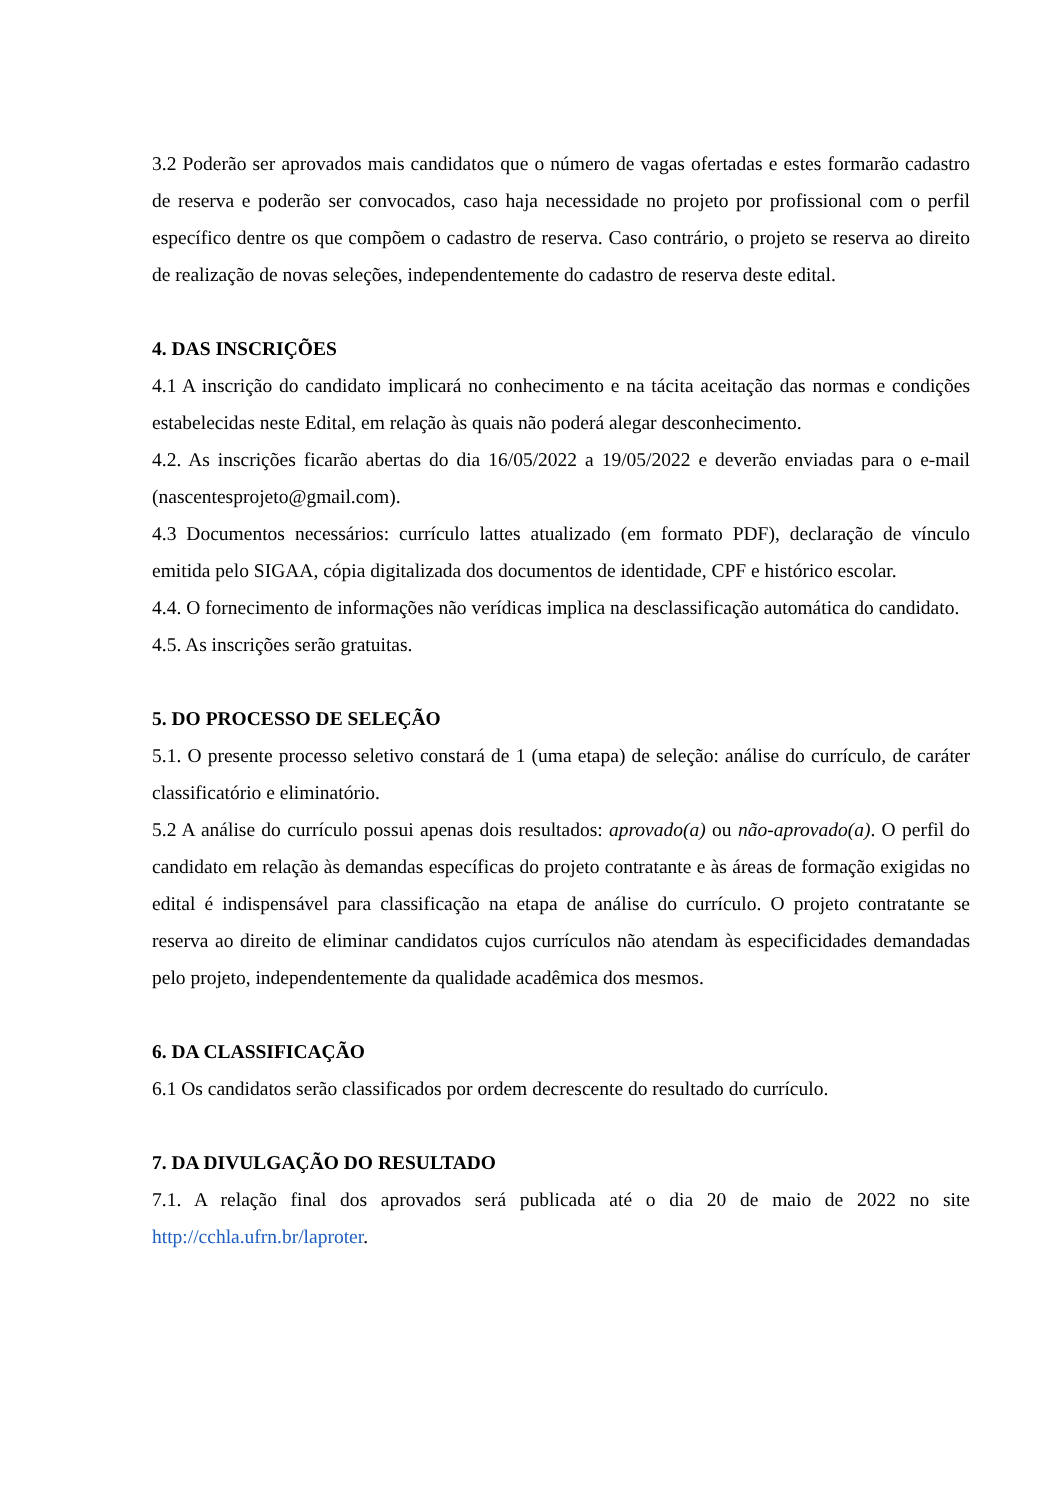3.2 Poderão ser aprovados mais candidatos que o número de vagas ofertadas e estes formarão cadastro de reserva e poderão ser convocados, caso haja necessidade no projeto por profissional com o perfil específico dentre os que compõem o cadastro de reserva. Caso contrário, o projeto se reserva ao direito de realização de novas seleções, independentemente do cadastro de reserva deste edital.
4. DAS INSCRIÇÕES
4.1 A inscrição do candidato implicará no conhecimento e na tácita aceitação das normas e condições estabelecidas neste Edital, em relação às quais não poderá alegar desconhecimento.
4.2. As inscrições ficarão abertas do dia 16/05/2022 a 19/05/2022 e deverão enviadas para o e-mail (nascentesprojeto@gmail.com).
4.3 Documentos necessários: currículo lattes atualizado (em formato PDF), declaração de vínculo emitida pelo SIGAA, cópia digitalizada dos documentos de identidade, CPF e histórico escolar.
4.4. O fornecimento de informações não verídicas implica na desclassificação automática do candidato.
4.5. As inscrições serão gratuitas.
5. DO PROCESSO DE SELEÇÃO
5.1. O presente processo seletivo constará de 1 (uma etapa) de seleção: análise do currículo, de caráter classificatório e eliminatório.
5.2 A análise do currículo possui apenas dois resultados: aprovado(a) ou não-aprovado(a). O perfil do candidato em relação às demandas específicas do projeto contratante e às áreas de formação exigidas no edital é indispensável para classificação na etapa de análise do currículo. O projeto contratante se reserva ao direito de eliminar candidatos cujos currículos não atendam às especificidades demandadas pelo projeto, independentemente da qualidade acadêmica dos mesmos.
6. DA CLASSIFICAÇÃO
6.1 Os candidatos serão classificados por ordem decrescente do resultado do currículo.
7. DA DIVULGAÇÃO DO RESULTADO
7.1. A relação final dos aprovados será publicada até o dia 20 de maio de 2022 no site http://cchla.ufrn.br/laproter.